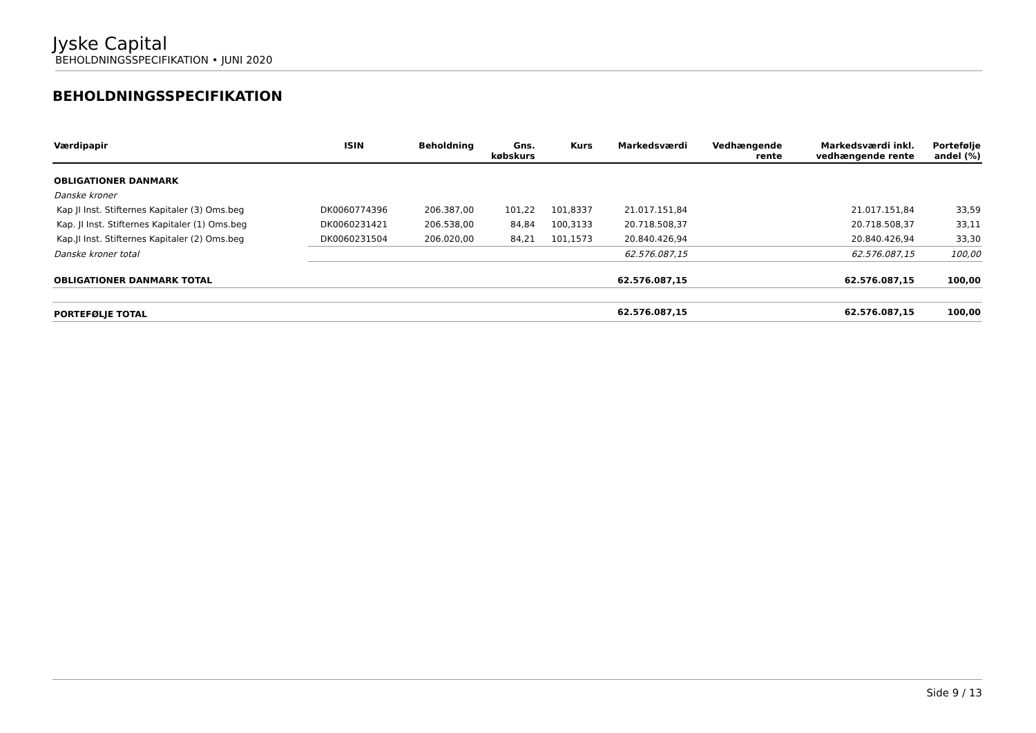Jyske Capital
BEHOLDNINGSSPECIFIKATION • JUNI 2020
BEHOLDNINGSSPECIFIKATION
| Værdipapir | ISIN | Beholdning | Gns. købskurs | Kurs | Markedsværdi | Vedhængende rente | Markedsværdi inkl. vedhængende rente | Portefølje andel (%) |
| --- | --- | --- | --- | --- | --- | --- | --- | --- |
| OBLIGATIONER DANMARK | | | | | | | | |
| Danske kroner | | | | | | | | |
| Kap JI Inst. Stifternes Kapitaler (3) Oms.beg | DK0060774396 | 206.387,00 | 101,22 | 101,8337 | 21.017.151,84 | | 21.017.151,84 | 33,59 |
| Kap. JI Inst. Stifternes Kapitaler (1) Oms.beg | DK0060231421 | 206.538,00 | 84,84 | 100,3133 | 20.718.508,37 | | 20.718.508,37 | 33,11 |
| Kap.JI Inst. Stifternes Kapitaler (2) Oms.beg | DK0060231504 | 206.020,00 | 84,21 | 101,1573 | 20.840.426,94 | | 20.840.426,94 | 33,30 |
| Danske kroner total | | | | | 62.576.087,15 | | 62.576.087,15 | 100,00 |
| OBLIGATIONER DANMARK TOTAL | | | | | 62.576.087,15 | | 62.576.087,15 | 100,00 |
| PORTEFØLJE TOTAL | | | | | 62.576.087,15 | | 62.576.087,15 | 100,00 |
Side 9 / 13